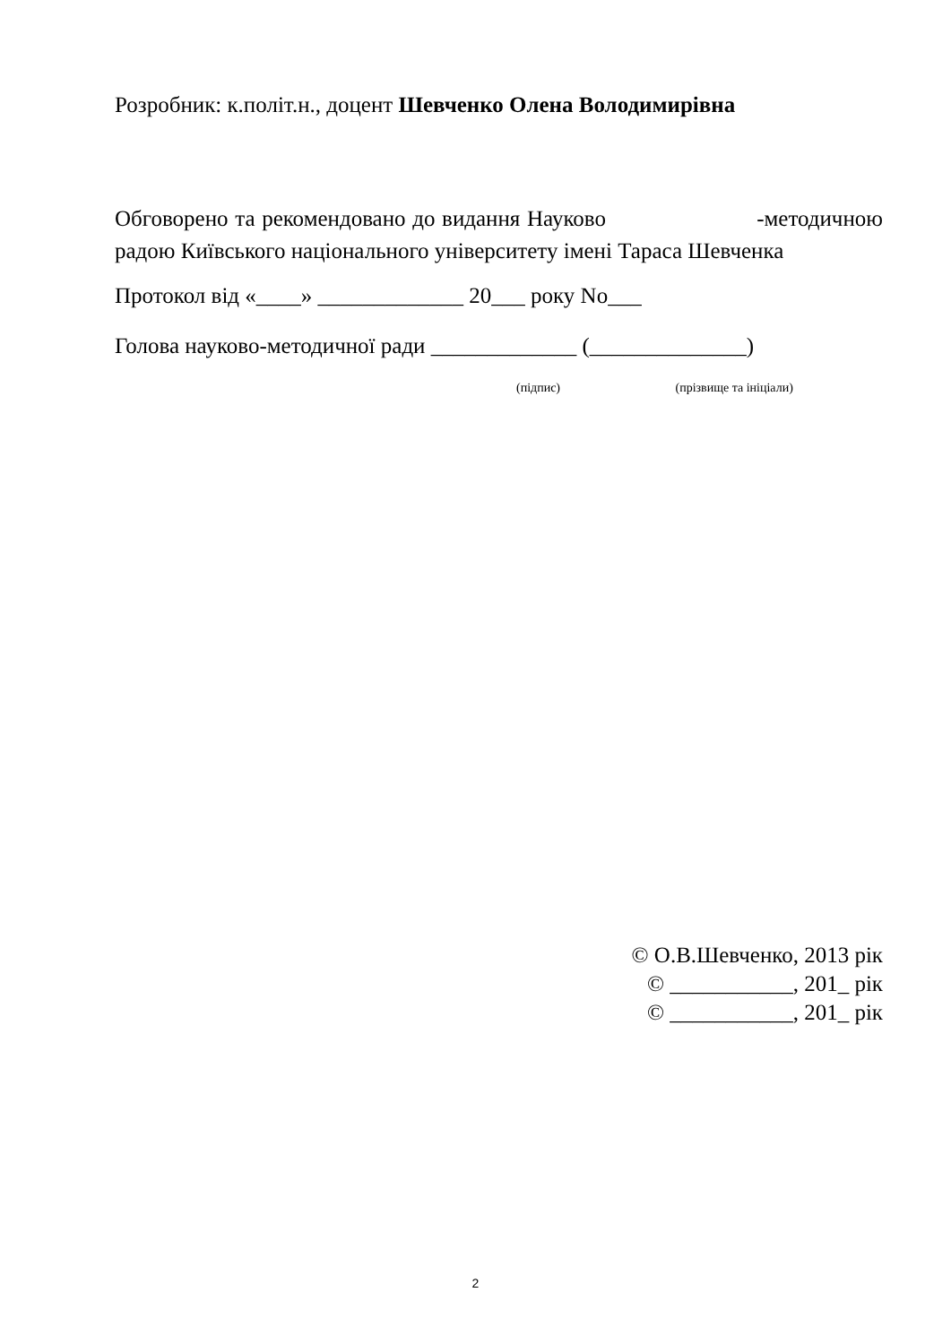Розробник: к.політ.н., доцент Шевченко Олена Володимирівна
Обговорено та рекомендовано до видання Науково -методичною радою Київського національного університету імені Тараса Шевченка
Протокол від «____» _____________ 20___ року No___
Голова науково-методичної ради _____________ (______________)
(підпис) (прізвище та ініціали)
© О.В.Шевченко, 2013 рік
© ___________, 201_ рік
© ___________, 201_ рік
2